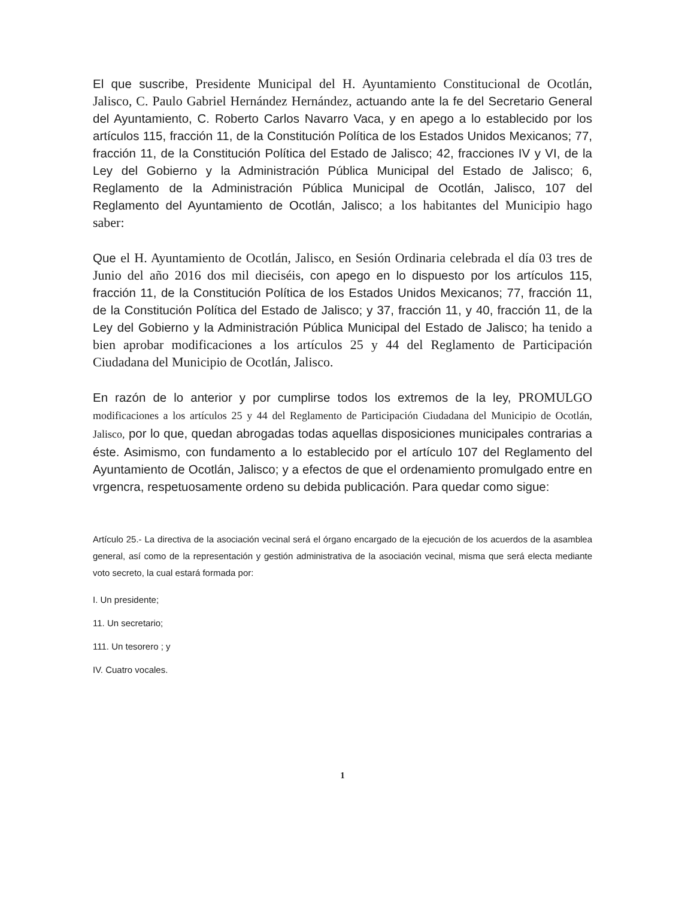El que suscribe, Presidente Municipal del H. Ayuntamiento Constitucional de Ocotlán, Jalisco, C. Paulo Gabriel Hernández Hernández, actuando ante la fe del Secretario General del Ayuntamiento, C. Roberto Carlos Navarro Vaca, y en apego a lo establecido por los artículos 115, fracción 11, de la Constitución Política de los Estados Unidos Mexicanos; 77, fracción 11, de la Constitución Política del Estado de Jalisco; 42, fracciones IV y VI, de la Ley del Gobierno y la Administración Pública Municipal del Estado de Jalisco; 6, Reglamento de la Administración Pública Municipal de Ocotlán, Jalisco, 107 del Reglamento del Ayuntamiento de Ocotlán, Jalisco; a los habitantes del Municipio hago saber:
Que el H. Ayuntamiento de Ocotlán, Jalisco, en Sesión Ordinaria celebrada el día 03 tres de Junio del año 2016 dos mil dieciséis, con apego en lo dispuesto por los artículos 115, fracción 11, de la Constitución Política de los Estados Unidos Mexicanos; 77, fracción 11, de la Constitución Política del Estado de Jalisco; y 37, fracción 11, y 40, fracción 11, de la Ley del Gobierno y la Administración Pública Municipal del Estado de Jalisco; ha tenido a bien aprobar modificaciones a los artículos 25 y 44 del Reglamento de Participación Ciudadana del Municipio de Ocotlán, Jalisco.
En razón de lo anterior y por cumplirse todos los extremos de la ley, PROMULGO modificaciones a los artículos 25 y 44 del Reglamento de Participación Ciudadana del Municipio de Ocotlán, Jalisco, por lo que, quedan abrogadas todas aquellas disposiciones municipales contrarias a éste. Asimismo, con fundamento a lo establecido por el artículo 107 del Reglamento del Ayuntamiento de Ocotlán, Jalisco; y a efectos de que el ordenamiento promulgado entre en vrgencra, respetuosamente ordeno su debida publicación. Para quedar como sigue:
Artículo 25.- La directiva de la asociación vecinal será el órgano encargado de la ejecución de los acuerdos de la asamblea general, así como de la representación y gestión administrativa de la asociación vecinal, misma que será electa mediante voto secreto, la cual estará formada por:
I. Un presidente;
11. Un secretario;
111. Un tesorero ; y
IV. Cuatro vocales.
1